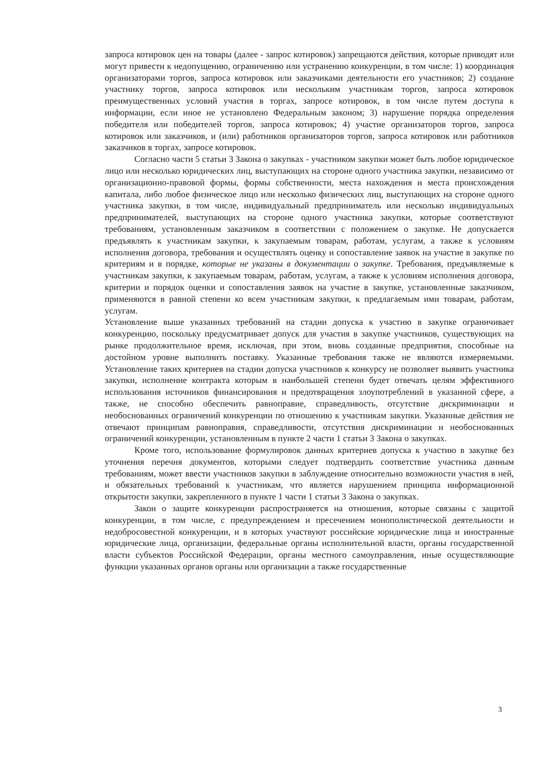запроса котировок цен на товары (далее - запрос котировок) запрещаются действия, которые приводят или могут привести к недопущению, ограничению или устранению конкуренции, в том числе: 1) координация организаторами торгов, запроса котировок или заказчиками деятельности его участников; 2) создание участнику торгов, запроса котировок или нескольким участникам торгов, запроса котировок преимущественных условий участия в торгах, запросе котировок, в том числе путем доступа к информации, если иное не установлено Федеральным законом; 3) нарушение порядка определения победителя или победителей торгов, запроса котировок; 4) участие организаторов торгов, запроса котировок или заказчиков, и (или) работников организаторов торгов, запроса котировок или работников заказчиков в торгах, запросе котировок.
Согласно части 5 статьи 3 Закона о закупках - участником закупки может быть любое юридическое лицо или несколько юридических лиц, выступающих на стороне одного участника закупки, независимо от организационно-правовой формы, формы собственности, места нахождения и места происхождения капитала, либо любое физическое лицо или несколько физических лиц, выступающих на стороне одного участника закупки, в том числе, индивидуальный предприниматель или несколько индивидуальных предпринимателей, выступающих на стороне одного участника закупки, которые соответствуют требованиям, установленным заказчиком в соответствии с положением о закупке. Не допускается предъявлять к участникам закупки, к закупаемым товарам, работам, услугам, а также к условиям исполнения договора, требования и осуществлять оценку и сопоставление заявок на участие в закупке по критериям и в порядке, которые не указаны в документации о закупке. Требования, предъявляемые к участникам закупки, к закупаемым товарам, работам, услугам, а также к условиям исполнения договора, критерии и порядок оценки и сопоставления заявок на участие в закупке, установленные заказчиком, применяются в равной степени ко всем участникам закупки, к предлагаемым ими товарам, работам, услугам.
Установление выше указанных требований на стадии допуска к участию в закупке ограничивает конкуренцию, поскольку предусматривает допуск для участия в закупке участников, существующих на рынке продолжительное время, исключая, при этом, вновь созданные предприятия, способные на достойном уровне выполнить поставку. Указанные требования также не являются измеряемыми. Установление таких критериев на стадии допуска участников к конкурсу не позволяет выявить участника закупки, исполнение контракта которым в наибольшей степени будет отвечать целям эффективного использования источников финансирования и предотвращения злоупотреблений в указанной сфере, а также, не способно обеспечить равноправие, справедливость, отсутствие дискриминации и необоснованных ограничений конкуренции по отношению к участникам закупки. Указанные действия не отвечают принципам равноправия, справедливости, отсутствия дискриминации и необоснованных ограничений конкуренции, установленным в пункте 2 части 1 статьи 3 Закона о закупках.
Кроме того, использование формулировок данных критериев допуска к участию в закупке без уточнения перечня документов, которыми следует подтвердить соответствие участника данным требованиям, может ввести участников закупки в заблуждение относительно возможности участия в ней, и обязательных требований к участникам, что является нарушением принципа информационной открытости закупки, закрепленного в пункте 1 части 1 статьи 3 Закона о закупках.
Закон о защите конкуренции распространяется на отношения, которые связаны с защитой конкуренции, в том числе, с предупреждением и пресечением монополистической деятельности и недобросовестной конкуренции, и в которых участвуют российские юридические лица и иностранные юридические лица, организации, федеральные органы исполнительной власти, органы государственной власти субъектов Российской Федерации, органы местного самоуправления, иные осуществляющие функции указанных органов органы или организации а также государственные
3